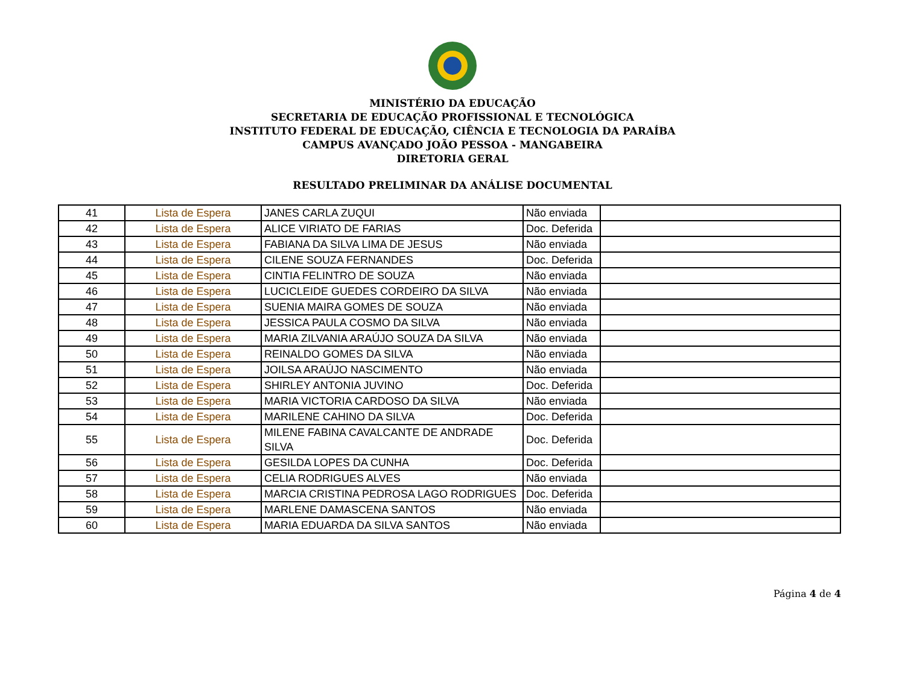MINISTÉRIO DA EDUCAÇÃO
SECRETARIA DE EDUCAÇÃO PROFISSIONAL E TECNOLÓGICA
INSTITUTO FEDERAL DE EDUCAÇÃO, CIÊNCIA E TECNOLOGIA DA PARAÍBA
CAMPUS AVANÇADO JOÃO PESSOA - MANGABEIRA
DIRETORIA GERAL
RESULTADO PRELIMINAR DA ANÁLISE DOCUMENTAL
| 41 | Lista de Espera | JANES CARLA ZUQUI | Não enviada | |
| 42 | Lista de Espera | ALICE VIRIATO DE FARIAS | Doc. Deferida | |
| 43 | Lista de Espera | FABIANA DA SILVA LIMA DE JESUS | Não enviada | |
| 44 | Lista de Espera | CILENE SOUZA FERNANDES | Doc. Deferida | |
| 45 | Lista de Espera | CINTIA FELINTRO DE SOUZA | Não enviada | |
| 46 | Lista de Espera | LUCICLEIDE GUEDES CORDEIRO DA SILVA | Não enviada | |
| 47 | Lista de Espera | SUENIA MAIRA GOMES DE SOUZA | Não enviada | |
| 48 | Lista de Espera | JESSICA PAULA COSMO DA SILVA | Não enviada | |
| 49 | Lista de Espera | MARIA ZILVANIA ARAÚJO SOUZA DA SILVA | Não enviada | |
| 50 | Lista de Espera | REINALDO GOMES DA SILVA | Não enviada | |
| 51 | Lista de Espera | JOILSA ARAÚJO NASCIMENTO | Não enviada | |
| 52 | Lista de Espera | SHIRLEY ANTONIA JUVINO | Doc. Deferida | |
| 53 | Lista de Espera | MARIA VICTORIA CARDOSO DA SILVA | Não enviada | |
| 54 | Lista de Espera | MARILENE CAHINO DA SILVA | Doc. Deferida | |
| 55 | Lista de Espera | MILENE FABINA CAVALCANTE DE ANDRADE SILVA | Doc. Deferida | |
| 56 | Lista de Espera | GESILDA LOPES DA CUNHA | Doc. Deferida | |
| 57 | Lista de Espera | CELIA RODRIGUES ALVES | Não enviada | |
| 58 | Lista de Espera | MARCIA CRISTINA PEDROSA LAGO RODRIGUES | Doc. Deferida | |
| 59 | Lista de Espera | MARLENE DAMASCENA SANTOS | Não enviada | |
| 60 | Lista de Espera | MARIA EDUARDA DA SILVA SANTOS | Não enviada | |
Página 4 de 4